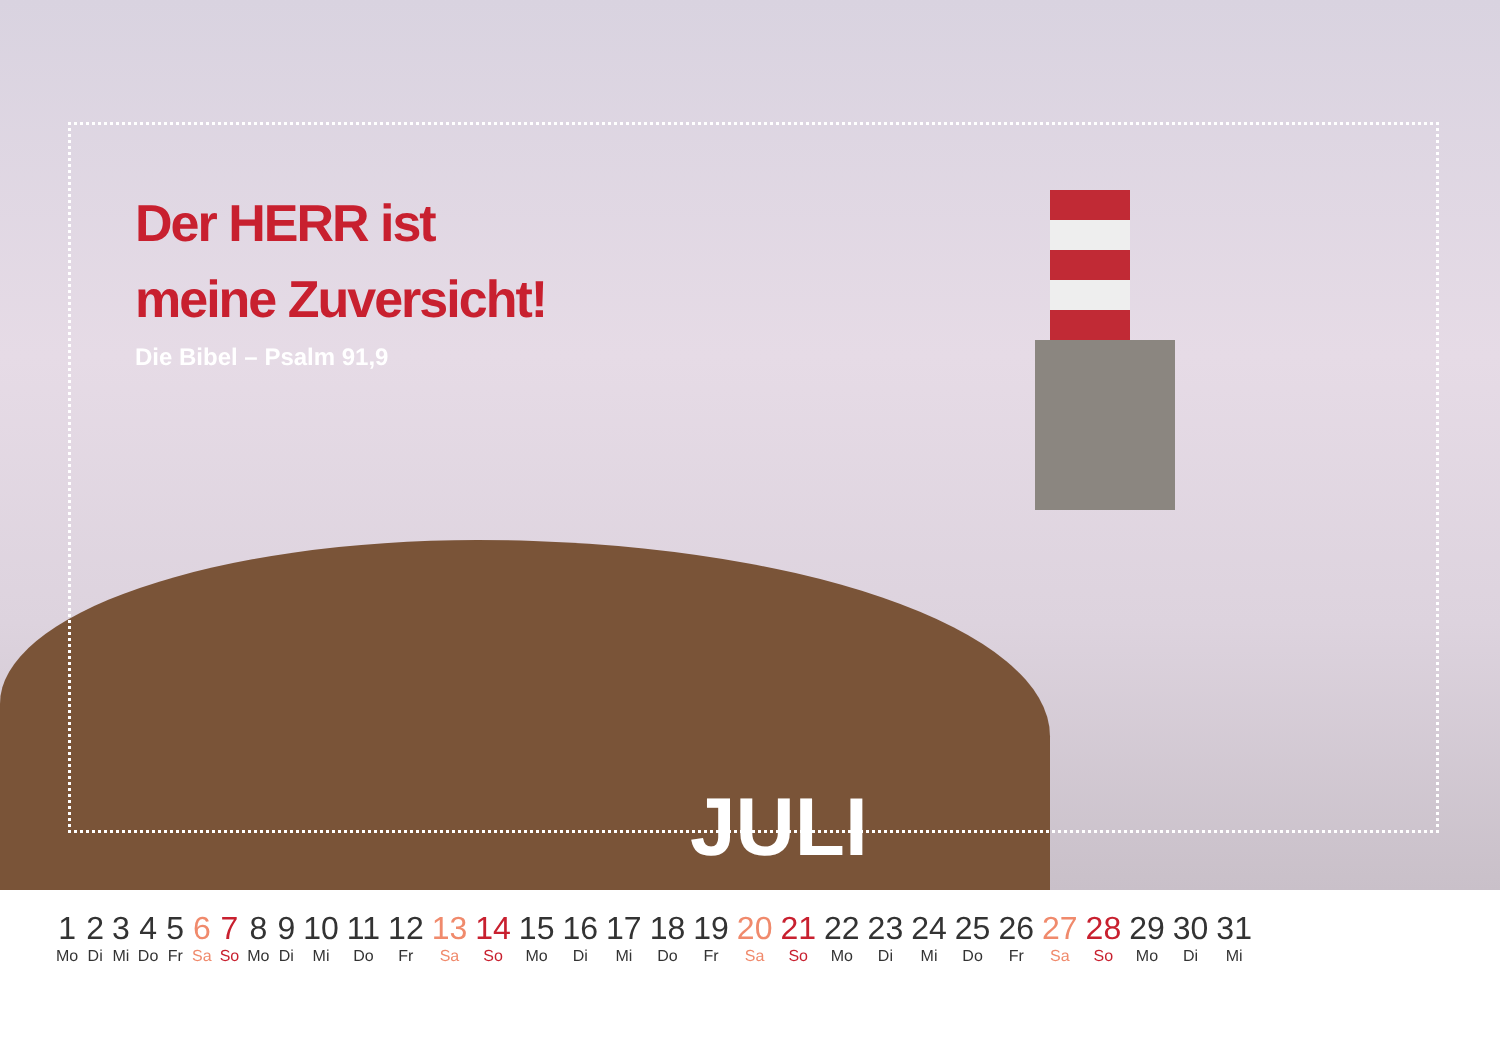Der HERR ist
meine Zuversicht!
Die Bibel – Psalm 91,9
JULI
| 1 | 2 | 3 | 4 | 5 | 6 | 7 | 8 | 9 | 10 | 11 | 12 | 13 | 14 | 15 | 16 | 17 | 18 | 19 | 20 | 21 | 22 | 23 | 24 | 25 | 26 | 27 | 28 | 29 | 30 | 31 |
| Mo | Di | Mi | Do | Fr | Sa | So | Mo | Di | Mi | Do | Fr | Sa | So | Mo | Di | Mi | Do | Fr | Sa | So | Mo | Di | Mi | Do | Fr | Sa | So | Mo | Di | Mi |